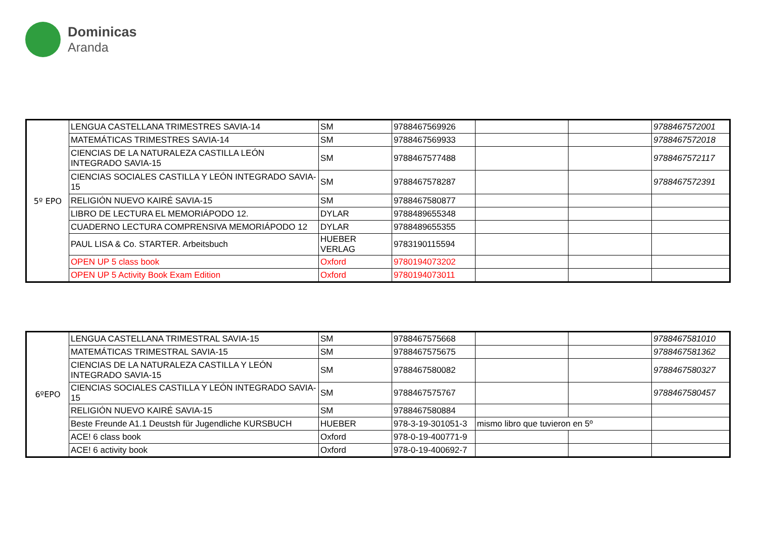Dominicas
Aranda
| 5º EPO | LENGUA CASTELLANA TRIMESTRES SAVIA-14 | SM | 9788467569926 | | | 9788467572001 |
| | MATEMÁTICAS TRIMESTRES SAVIA-14 | SM | 9788467569933 | | | 9788467572018 |
| | CIENCIAS DE LA NATURALEZA CASTILLA LEÓN INTEGRADO SAVIA-15 | SM | 9788467577488 | | | 9788467572117 |
| | CIENCIAS SOCIALES CASTILLA Y LEÓN INTEGRADO SAVIA-15 | SM | 9788467578287 | | | 9788467572391 |
| | RELIGIÓN NUEVO KAIRÉ SAVIA-15 | SM | 9788467580877 | | | |
| | LIBRO DE LECTURA EL MEMORIÁPODO 12. | DYLAR | 9788489655348 | | | |
| | CUADERNO LECTURA COMPRENSIVA MEMORIÁPODO 12 | DYLAR | 9788489655355 | | | |
| | PAUL LISA & Co. STARTER. Arbeitsbuch | HUEBER VERLAG | 9783190115594 | | | |
| | OPEN UP 5 class book | Oxford | 9780194073202 | | | |
| | OPEN UP 5 Activity Book Exam Edition | Oxford | 9780194073011 | | | |
| 6ºEPO | LENGUA CASTELLANA TRIMESTRAL SAVIA-15 | SM | 9788467575668 | | | 9788467581010 |
| | MATEMÁTICAS TRIMESTRAL SAVIA-15 | SM | 9788467575675 | | | 9788467581362 |
| | CIENCIAS DE LA NATURALEZA CASTILLA Y LEÓN INTEGRADO SAVIA-15 | SM | 9788467580082 | | | 9788467580327 |
| | CIENCIAS SOCIALES CASTILLA Y LEÓN INTEGRADO SAVIA-15 | SM | 9788467575767 | | | 9788467580457 |
| | RELIGIÓN NUEVO KAIRÉ SAVIA-15 | SM | 9788467580884 | | | |
| | Beste Freunde A1.1 Deustsh für Jugendliche KURSBUCH | HUEBER | 978-3-19-301051-3 | mismo libro que tuvieron en 5º | | |
| | ACE! 6 class book | Oxford | 978-0-19-400771-9 | | | |
| | ACE! 6 activity book | Oxford | 978-0-19-400692-7 | | | |